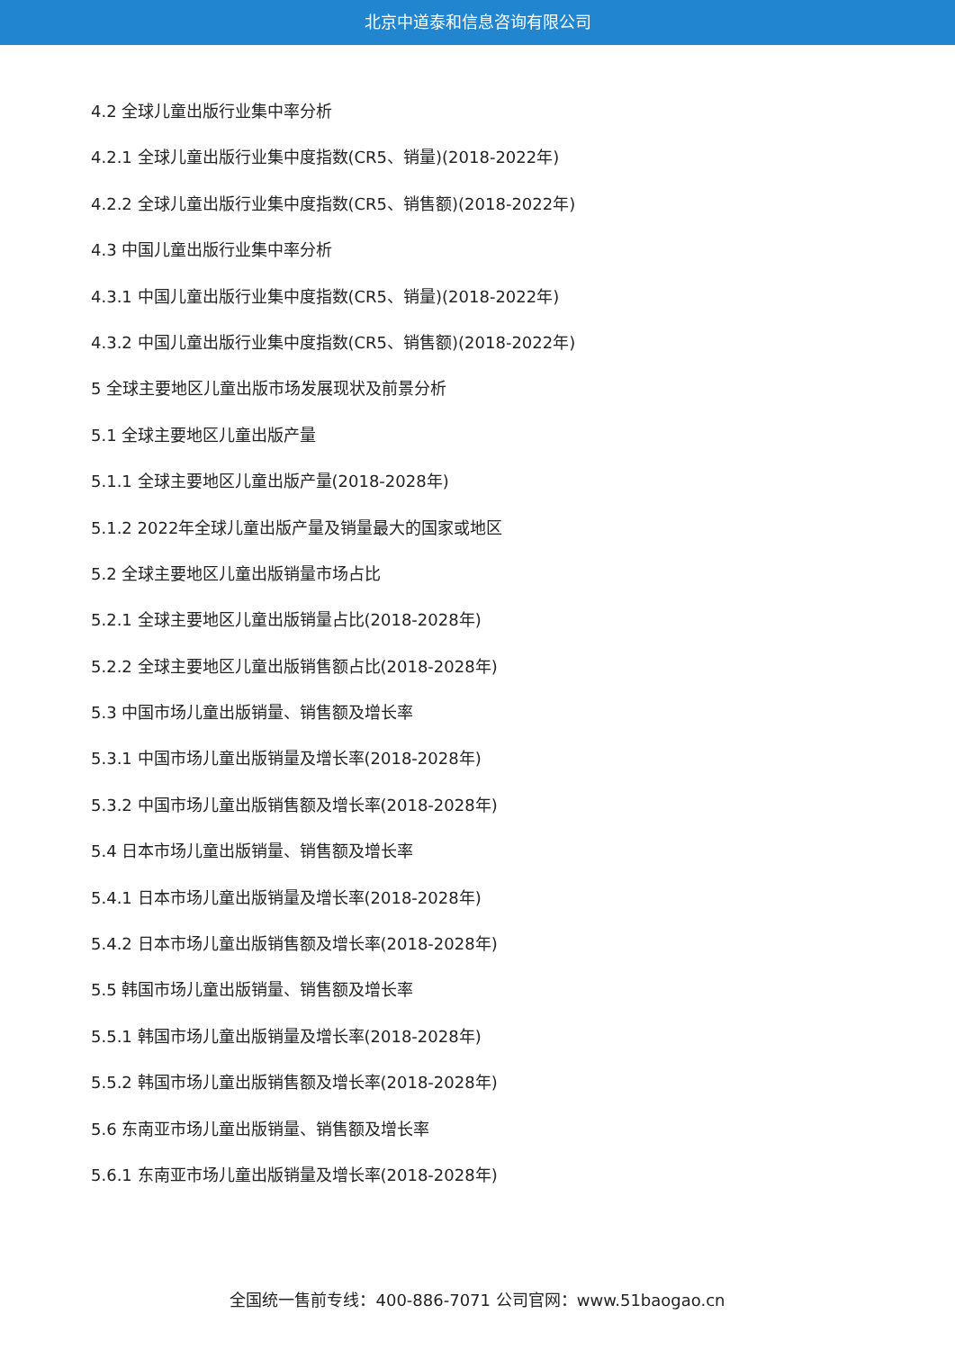北京中道泰和信息咨询有限公司
4.2 全球儿童出版行业集中率分析
4.2.1 全球儿童出版行业集中度指数(CR5、销量)(2018-2022年)
4.2.2 全球儿童出版行业集中度指数(CR5、销售额)(2018-2022年)
4.3 中国儿童出版行业集中率分析
4.3.1 中国儿童出版行业集中度指数(CR5、销量)(2018-2022年)
4.3.2 中国儿童出版行业集中度指数(CR5、销售额)(2018-2022年)
5 全球主要地区儿童出版市场发展现状及前景分析
5.1 全球主要地区儿童出版产量
5.1.1 全球主要地区儿童出版产量(2018-2028年)
5.1.2 2022年全球儿童出版产量及销量最大的国家或地区
5.2 全球主要地区儿童出版销量市场占比
5.2.1 全球主要地区儿童出版销量占比(2018-2028年)
5.2.2 全球主要地区儿童出版销售额占比(2018-2028年)
5.3 中国市场儿童出版销量、销售额及增长率
5.3.1 中国市场儿童出版销量及增长率(2018-2028年)
5.3.2 中国市场儿童出版销售额及增长率(2018-2028年)
5.4 日本市场儿童出版销量、销售额及增长率
5.4.1 日本市场儿童出版销量及增长率(2018-2028年)
5.4.2 日本市场儿童出版销售额及增长率(2018-2028年)
5.5 韩国市场儿童出版销量、销售额及增长率
5.5.1 韩国市场儿童出版销量及增长率(2018-2028年)
5.5.2 韩国市场儿童出版销售额及增长率(2018-2028年)
5.6 东南亚市场儿童出版销量、销售额及增长率
5.6.1 东南亚市场儿童出版销量及增长率(2018-2028年)
全国统一售前专线：400-886-7071 公司官网：www.51baogao.cn